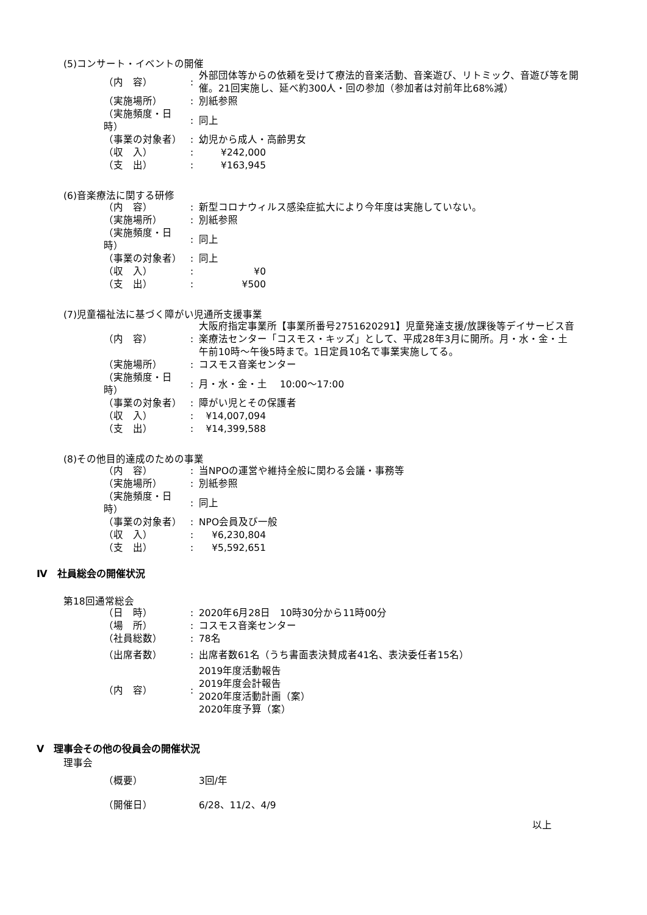(5)コンサート・イベントの開催
| （内 容） | : | 外部団体等からの依頼を受けて療法的音楽活動、音楽遊び、リトミック、音遊び等を開催。21回実施し、延べ約300人・回の参加（参加者は対前年比68%減） |
| （実施場所） | : | 別紙参照 |
| （実施頻度・日時） | : | 同上 |
| （事業の対象者） | : | 幼児から成人・高齢男女 |
| （収 入） | : | ¥242,000 |
| （支 出） | : | ¥163,945 |
(6)音楽療法に関する研修
| （内 容） | : | 新型コロナウィルス感染症拡大により今年度は実施していない。 |
| （実施場所） | : | 別紙参照 |
| （実施頻度・日時） | : | 同上 |
| （事業の対象者） | : | 同上 |
| （収 入） | : | ¥0 |
| （支 出） | : | ¥500 |
(7)児童福祉法に基づく障がい児通所支援事業
| （内 容） | : | 大阪府指定事業所【事業所番号2751620291】児童発達支援/放課後等デイサービス音楽療法センター「コスモス・キッズ」として、平成28年3月に開所。月・水・金・土 午前10時～午後5時まで。1日定員10名で事業実施してる。 |
| （実施場所） | : | コスモス音楽センター |
| （実施頻度・日時） | : | 月・水・金・土 10:00～17:00 |
| （事業の対象者） | : | 障がい児とその保護者 |
| （収 入） | : | ¥14,007,094 |
| （支 出） | : | ¥14,399,588 |
(8)その他目的達成のための事業
| （内 容） | : | 当NPOの運営や維持全般に関わる会議・事務等 |
| （実施場所） | : | 別紙参照 |
| （実施頻度・日時） | : | 同上 |
| （事業の対象者） | : | NPO会員及び一般 |
| （収 入） | : | ¥6,230,804 |
| （支 出） | : | ¥5,592,651 |
Ⅳ　社員総会の開催状況
第18回通常総会
| （日 時） | : | 2020年6月28日 10時30分から11時00分 |
| （場 所） | : | コスモス音楽センター |
| （社員総数） | : | 78名 |
| （出席者数） | : | 出席者数61名（うち書面表決賛成者41名、表決委任者15名） |
| （内 容） | : | 2019年度活動報告 2019年度会計報告 2020年度活動計画（案） 2020年度予算（案） |
Ⅴ　理事会その他の役員会の開催状況
理事会
| （概要） | | 3回/年 |
| （開催日） | | 6/28、11/2、4/9 |
以上